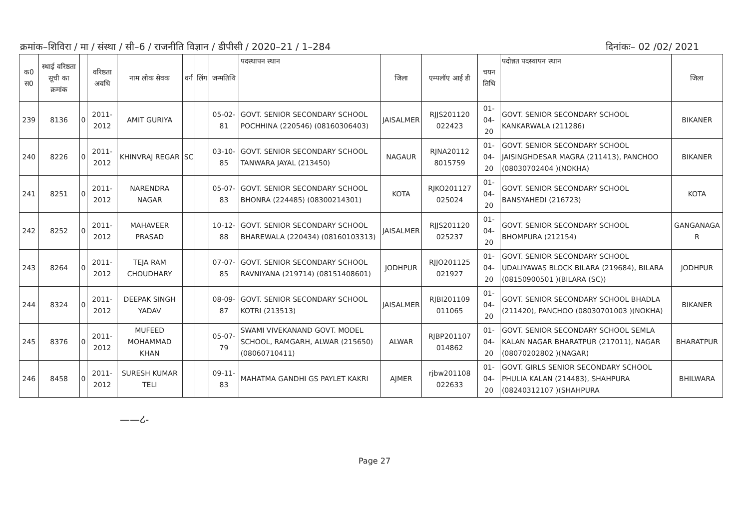क्रमांक–शिविरा / मा / संस्था / सी–6 / राजनीति विज्ञान / डीपीसी / 2020–21 / 1–284 दिनांकः– 02 /02/ 2021
| क0 स0 | स्थाई वरिष्ठता सूची का क्रमांक | | वरिष्ठता अवधि | नाम लोक सेवक | वर्ग | लिंग | जन्मतिथि | पदस्थापन स्थान | जिला | एम्पलॉए आई डी | चयन तिथि | पदोन्नत पदस्थापन स्थान | जिला |
| --- | --- | --- | --- | --- | --- | --- | --- | --- | --- | --- | --- | --- | --- |
| 239 | 8136 | 0 | 2011-2012 | AMIT GURIYA | | | 05-02-81 | GOVT. SENIOR SECONDARY SCHOOL POCHHINA (220546) (08160306403) | JAISALMER | RJJS201120 022423 | 01-04-20 | GOVT. SENIOR SECONDARY SCHOOL KANKARWALA (211286) | BIKANER |
| 240 | 8226 | 0 | 2011-2012 | KHINVRAJ REGAR | SC | | 03-10-85 | GOVT. SENIOR SECONDARY SCHOOL TANWARA JAYAL (213450) | NAGAUR | RJNA20112 8015759 | 01-04-20 | GOVT. SENIOR SECONDARY SCHOOL JAISINGHDESAR MAGRA (211413), PANCHOO (08030702404 )(NOKHA) | BIKANER |
| 241 | 8251 | 0 | 2011-2012 | NARENDRA NAGAR | | | 05-07-83 | GOVT. SENIOR SECONDARY SCHOOL BHONRA (224485) (08300214301) | KOTA | RJKO201127 025024 | 01-04-20 | GOVT. SENIOR SECONDARY SCHOOL BANSYAHEDI (216723) | KOTA |
| 242 | 8252 | 0 | 2011-2012 | MAHAVEER PRASAD | | | 10-12-88 | GOVT. SENIOR SECONDARY SCHOOL BHAREWALA (220434) (08160103313) | JAISALMER | RJJS201120 025237 | 01-04-20 | GOVT. SENIOR SECONDARY SCHOOL BHOMPURA (212154) | GANGANAGA R |
| 243 | 8264 | 0 | 2011-2012 | TEJA RAM CHOUDHARY | | | 07-07-85 | GOVT. SENIOR SECONDARY SCHOOL RAVNIYANA (219714) (08151408601) | JODHPUR | RJJO201125 021927 | 01-04-20 | GOVT. SENIOR SECONDARY SCHOOL UDALIYAWAS BLOCK BILARA (219684), BILARA (08150900501 )(BILARA (SC)) | JODHPUR |
| 244 | 8324 | 0 | 2011-2012 | DEEPAK SINGH YADAV | | | 08-09-87 | GOVT. SENIOR SECONDARY SCHOOL KOTRI (213513) | JAISALMER | RJBI201109 011065 | 01-04-20 | GOVT. SENIOR SECONDARY SCHOOL BHADLA (211420), PANCHOO (08030701003 )(NOKHA) | BIKANER |
| 245 | 8376 | 0 | 2011-2012 | MUFEED MOHAMMAD KHAN | | | 05-07-79 | SWAMI VIVEKANAND GOVT. MODEL SCHOOL, RAMGARH, ALWAR (215650) (08060710411) | ALWAR | RJBP201107 014862 | 01-04-20 | GOVT. SENIOR SECONDARY SCHOOL SEMLA KALAN NAGAR BHARATPUR (217011), NAGAR (08070202802 )(NAGAR) | BHARATPUR |
| 246 | 8458 | 0 | 2011-2012 | SURESH KUMAR TELI | | | 09-11-83 | MAHATMA GANDHI GS PAYLET KAKRI | AJMER | rjbw201108 022633 | 01-04-20 | GOVT. GIRLS SENIOR SECONDARY SCHOOL PHULIA KALAN (214483), SHAHPURA (08240312107 )(SHAHPURA | BHILWARA |
——ሪ-
Page 27